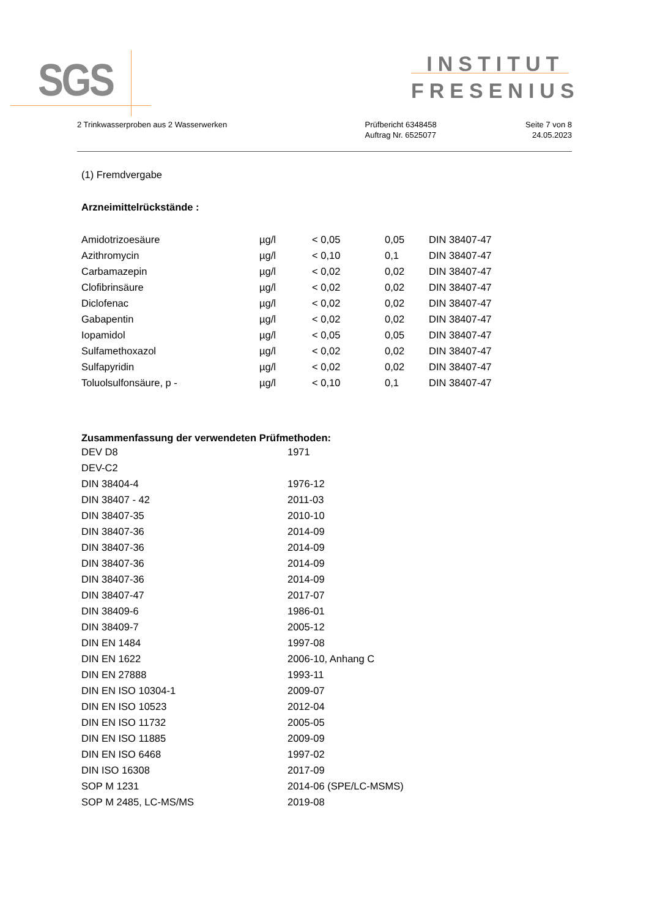SGS
INSTITUT
FRESENIUS
2 Trinkwasserproben aus 2 Wasserwerken
Prüfbericht 6348458
Auftrag Nr. 6525077
Seite 7 von 8
24.05.2023
(1) Fremdvergabe
Arzneimittelrückstände :
| Amidotrizoesäure | µg/l | < 0,05 | 0,05 | DIN 38407-47 |
| Azithromycin | µg/l | < 0,10 | 0,1 | DIN 38407-47 |
| Carbamazepin | µg/l | < 0,02 | 0,02 | DIN 38407-47 |
| Clofibrinsäure | µg/l | < 0,02 | 0,02 | DIN 38407-47 |
| Diclofenac | µg/l | < 0,02 | 0,02 | DIN 38407-47 |
| Gabapentin | µg/l | < 0,02 | 0,02 | DIN 38407-47 |
| Iopamidol | µg/l | < 0,05 | 0,05 | DIN 38407-47 |
| Sulfamethoxazol | µg/l | < 0,02 | 0,02 | DIN 38407-47 |
| Sulfapyridin | µg/l | < 0,02 | 0,02 | DIN 38407-47 |
| Toluolsulfonsäure, p - | µg/l | < 0,10 | 0,1 | DIN 38407-47 |
Zusammenfassung der verwendeten Prüfmethoden:
| DEV D8 | 1971 |
| DEV-C2 | |
| DIN 38404-4 | 1976-12 |
| DIN 38407 - 42 | 2011-03 |
| DIN 38407-35 | 2010-10 |
| DIN 38407-36 | 2014-09 |
| DIN 38407-36 | 2014-09 |
| DIN 38407-36 | 2014-09 |
| DIN 38407-36 | 2014-09 |
| DIN 38407-47 | 2017-07 |
| DIN 38409-6 | 1986-01 |
| DIN 38409-7 | 2005-12 |
| DIN EN 1484 | 1997-08 |
| DIN EN 1622 | 2006-10, Anhang C |
| DIN EN 27888 | 1993-11 |
| DIN EN ISO 10304-1 | 2009-07 |
| DIN EN ISO 10523 | 2012-04 |
| DIN EN ISO 11732 | 2005-05 |
| DIN EN ISO 11885 | 2009-09 |
| DIN EN ISO 6468 | 1997-02 |
| DIN ISO 16308 | 2017-09 |
| SOP M 1231 | 2014-06 (SPE/LC-MSMS) |
| SOP M 2485, LC-MS/MS | 2019-08 |